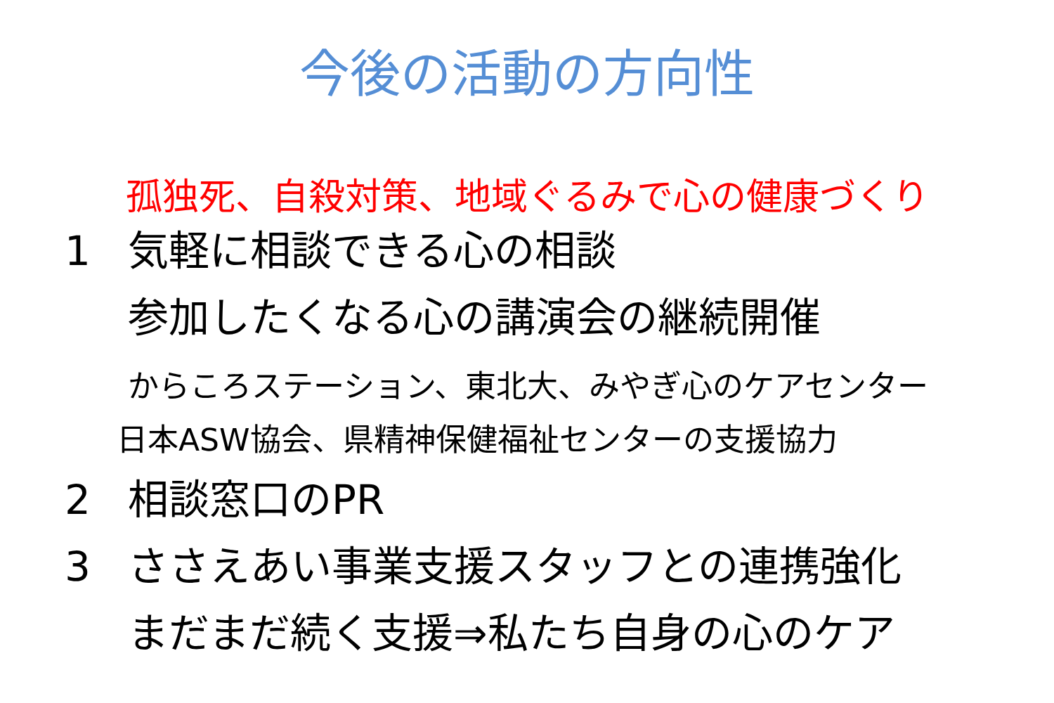今後の活動の方向性
孤独死、自殺対策、地域ぐるみで心の健康づくり
1 気軽に相談できる心の相談
参加したくなる心の講演会の継続開催
からころステーション、東北大、みやぎ心のケアセンター
日本ASW協会、県精神保健福祉センターの支援協力
2 相談窓口のPR
3 ささえあい事業支援スタッフとの連携強化
まだまだ続く支援⇒私たち自身の心のケア